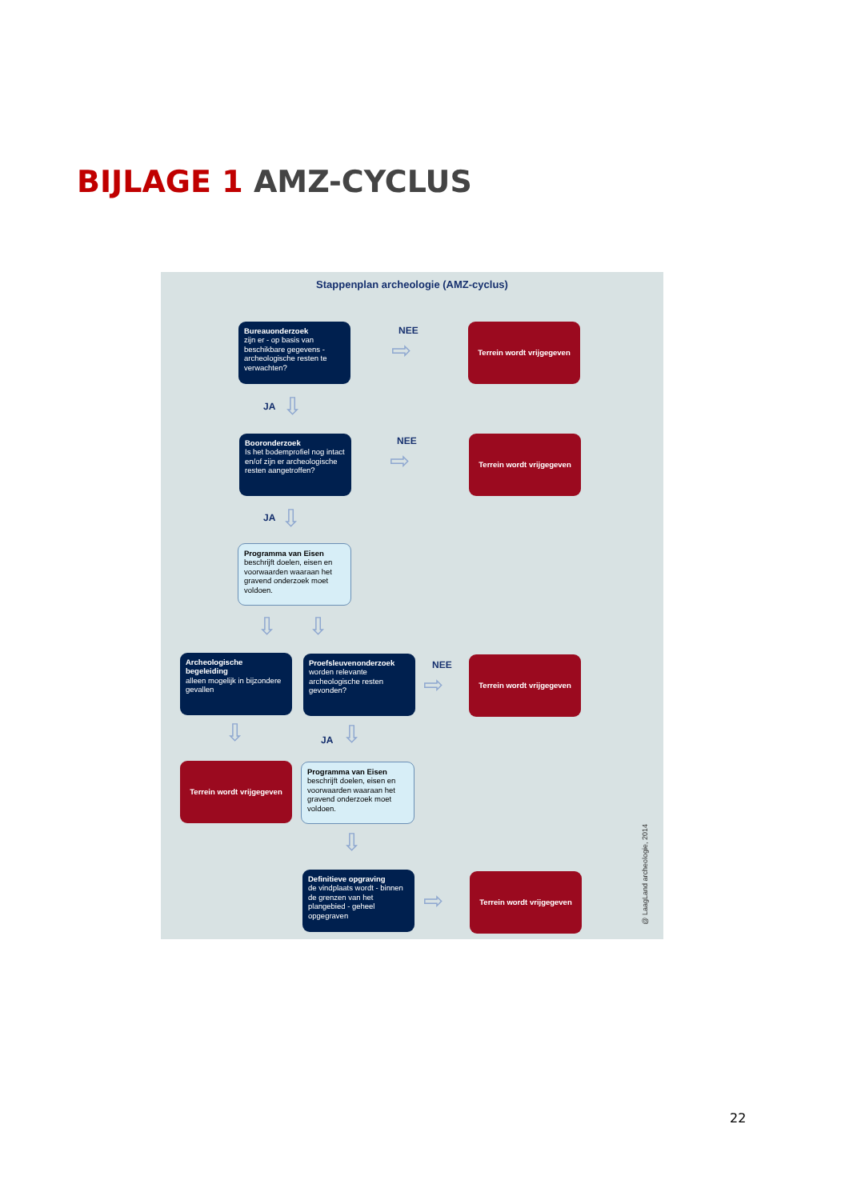BIJLAGE 1 AMZ-CYCLUS
Stappenplan archeologie (AMZ-cyclus)
Bureauonderzoek
zijn er - op basis van beschikbare gegevens - archeologische resten te verwachten?
NEE
⇨
Terrein wordt vrijgegeven
JA ⇩
Booronderzoek
Is het bodemprofiel nog intact en/of zijn er archeologische resten aangetroffen?
NEE
⇨
Terrein wordt vrijgegeven
JA ⇩
Programma van Eisen
beschrijft doelen, eisen en voorwaarden waaraan het gravend onderzoek moet voldoen.
⇩ ⇩
Archeologische begeleiding
alleen mogelijk in bijzondere gevallen
Proefsleuvenonderzoek
worden relevante archeologische resten gevonden?
NEE
⇨
Terrein wordt vrijgegeven
⇩ JA ⇩
Terrein wordt vrijgegeven
Programma van Eisen
beschrijft doelen, eisen en voorwaarden waaraan het gravend onderzoek moet voldoen.
⇩
Definitieve opgraving
de vindplaats wordt - binnen de grenzen van het plangebied - geheel opgegraven
⇨
Terrein wordt vrijgegeven
@ LaagLand archeologie, 2014
22